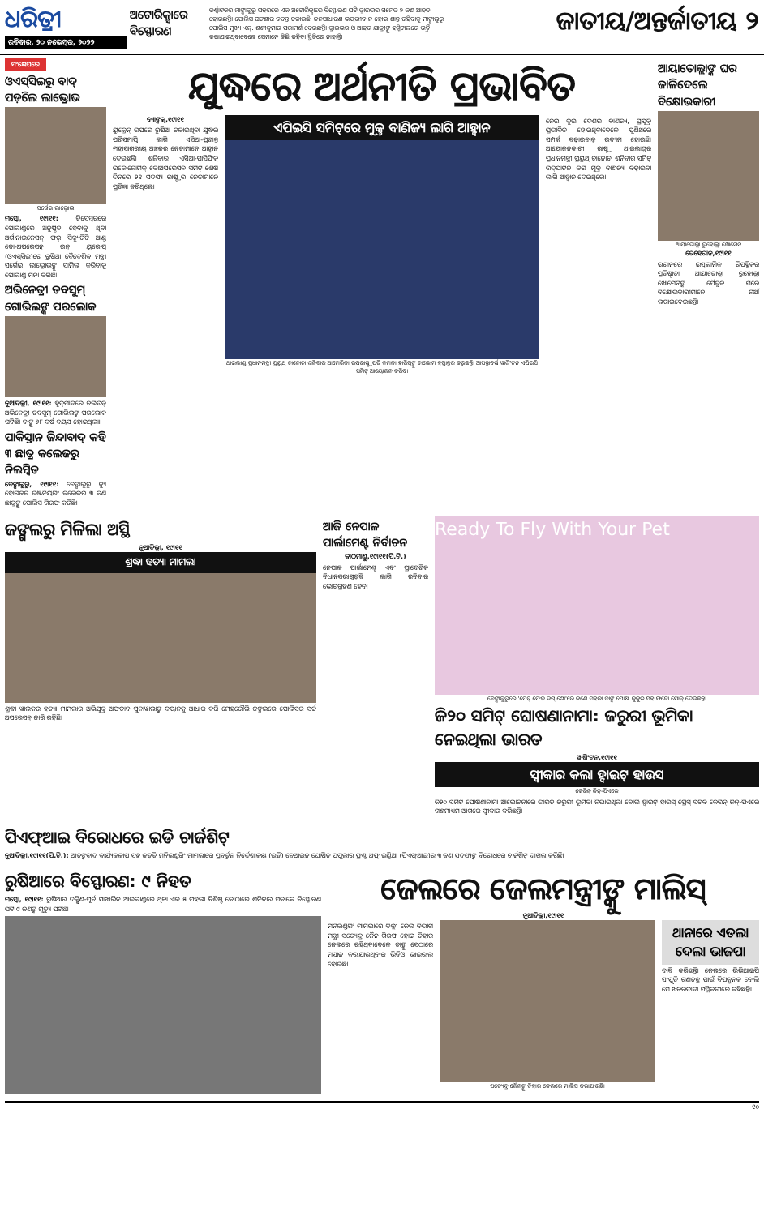ଧରିତ୍ରୀ
ରବିବାର, ୨୦ ନଭେମ୍ବର, ୨୦୨୨
ଅଟୋରିକ୍ସାରେ ବିସ୍ଫୋରଣ
କର୍ଣ୍ଣାଟକର ମାଙ୍ଗାଲୁରୁ ସହରରେ ଏକ ଅଟୋରିକ୍ସାରେ ବିସ୍ଫୋରଣ ଘଟି ଡ୍ରାଇଭର ସମେତ ୨ ଜଣ ଆହତ ହୋଇଛନ୍ତି। ପୋଲିସ ଘଟଣାର ତଦନ୍ତ ଚଳାଇଛି। ଜନସାଧାରଣ ଭୟଭୀତ ନ ହୋଇ ଶାନ୍ତ ରହିବାକୁ ମାଙ୍ଗାଲୁରୁ ପୋଲିସ ମୁଖ୍ୟ ଏନ୍‌. ଶଶୀକୁମାର ପରାମର୍ଶ ଦେଇଛନ୍ତି। ଡ୍ରାଇଭର ଓ ଆହତ ଯାତ୍ରୀଙ୍କୁ ହସ୍ପିଟାଲରେ ଭର୍ତ୍ତି କରାଯାଇଥିବାବେଳେ ସେମାନେ କିଛି କହିବା ସ୍ଥିତିରେ ନାହାନ୍ତି।
ଜାତୀୟ/ଅନ୍ତର୍ଜାତୀୟ ୨
ସଂକ୍ଷେପରେ
ଓଏସ୍‌ସିଇରୁ ବାଦ୍ ପଡ଼ିଲେ ଲାଭ୍ରୋଭ
ସର୍ଗେଇ ଲାଭ୍ରୋଭ
ମସ୍କୋ, ୧୯।୧୧: ଡିସେମ୍ବରରେ ପୋଲାଣ୍ଡରେ ଅନୁଷ୍ଠିତ ହେବାକୁ ଥିବା ଅର୍ଗାନାଇଜେସନ୍ ଫର୍ ସିକ୍ୟୁରିଟି ଆଣ୍ଡ କୋ-ଅପରେସନ୍ ଇନ୍ ୟୁରୋପ୍ (ଓଏସ୍‌ସିଇ)ରେ ରୁଷିଆ ବୈଦେଶିକ ମନ୍ତ୍ରୀ ସର୍ଗେଇ ଲାଭ୍ରୋଭଙ୍କୁ ସାମିଲ କରିବାକୁ ପୋଲାଣ୍ଡ ମନା କରିଛି।
ଅଭିନେତ୍ରୀ ତବସୁମ୍ ଗୋଭିଲଙ୍କ ପରଲୋକ
ନୂଆଦିଲ୍ଲୀ, ୧୯।୧୧: ହୃଦ୍‌ଘାତରେ ବଲିଉଡ୍ ଅଭିନେତ୍ରୀ ତବସୁମ୍ ଗୋଭିଲଙ୍କ ପରଲୋକ ଘଟିଛି। ତାଙ୍କୁ ୭୮ ବର୍ଷ ବୟସ ହୋଇଥିଲା।
ପାକିସ୍ତାନ ଜିନ୍ଦାବାଦ୍ କହି ୩ ଛାତ୍ର କଲେଜରୁ ନିଲମ୍ବିତ
ବେଙ୍ଗାଲୁରୁ, ୧୯।୧୧: ବେଙ୍ଗାଲୁରୁ ନ୍ୟୁ ହୋରିଜନ ଇଞ୍ଜିନିୟରିଂ କଲେଜର ୩ ଜଣ ଛାତ୍ରଙ୍କୁ ପୋଲିସ ଗିରଫ କରିଛି।
ଯୁଦ୍ଧରେ ଅର୍ଥନୀତି ପ୍ରଭାବିତ
ବ୍ୟାଙ୍କକ୍,୧୯।୧୧
ୟୁକ୍ରେନ୍ ଉପରେ ରୁଷିଆ ଚଳାଇଥିବା ଯୁଦ୍ଧର ପରିସମାପ୍ତି ଲାଗି ଏସିଆ-ପ୍ରଶାନ୍ତ ମହାସାଗରୀୟ ଅଞ୍ଚଳର ନେତାମାନେ ଆହ୍ୱାନ ଦେଇଛନ୍ତି। ଶନିବାର ଏସିଆ-ପାସିଫିକ୍ ଇକୋନୋମିକ୍ କୋଅପରେସନ ସମିଟ୍ ଶେଷ ଦିନରେ ୨୧ ସଦସ୍ୟ ରାଷ୍ଟ୍ରର ନେତାମାନେ ପ୍ରତିଜ୍ଞା କରିଥିଲେ।
ଏପିଇସି ସମିଟ୍‌ରେ ମୁକ୍ତ ବାଣିଜ୍ୟ ଲାଗି ଆହ୍ୱାନ
ଥାଇଲାଣ୍ଡ ପ୍ରଧାନମନ୍ତ୍ରୀ ପ୍ରୟୁଥ୍ ଚାନୋଚା ଶନିବାର ଆମେରିକା ଉପରାଷ୍ଟ୍ରପତି କମଳା ହାରିସ୍‌ଙ୍କୁ ଚାଲୋମ ହସ୍ତାନ୍ତର କରୁଛନ୍ତି। ଆସନ୍ତାବର୍ଷ ୱାଶିଂଟନ ଏପିଇସି ସମିଟ୍ ଆୟୋଜନ କରିବ।
ନେଇ ଦୁଇ ଦେଶର ବାଣିଜ୍ୟ, ପ୍ରଯୁକ୍ତି ପ୍ରଭାବିତ ହୋଇଥିବାବେଳେ ପୁଣିଥରେ ସମ୍ପର୍କ ବଢ଼ାଇବାକୁ ଉଦ୍ୟମ ହୋଇଛି। ଆୟୋଜନକାରୀ ରାଷ୍ଟ୍ର ଥାଇଲାଣ୍ଡର ପ୍ରଧାନମନ୍ତ୍ରୀ ପ୍ରୟୁଥ୍ ଚାନୋଚା ଶନିବାର ସମିଟ୍ ଉଦ୍‌ଘାଟନ କରି ମୁକ୍ତ ବାଣିଜ୍ୟ ବଢ଼ାଇବା ଲାଗି ଆହ୍ୱାନ ଦେଇଥିଲେ।
ଆୟାତୋଲ୍ଲାଙ୍କ ଘର ଜାଳିଦେଲେ ବିକ୍ଷୋଭକାରୀ
ଆୟାତୋଲ୍ଲା ରୁହୋଲ୍ଲା ଖୋମେନି
ତେହେରାନ,୧୯।୧୧
ଇରାନରେ ଇସ୍‌ଲାମିକ ରିପବ୍ଲିକ୍‌ର ପ୍ରତିଷ୍ଠାତା ଆୟାତୋଲ୍ଲା ରୁହୋଲ୍ଲା ଖୋମେନିଙ୍କ ପୈତୃକ ଘରେ ବିକ୍ଷୋଭକାରୀମାନେ ନିଆଁ ଲଗାଇଦେଇଛନ୍ତି।
ଜଙ୍ଗଲରୁ ମିଳିଲା ଅସ୍ଥି
ନୂଆଦିଲ୍ଲୀ, ୧୯।୧୧
ଶ୍ରଦ୍ଧା ହତ୍ୟା ମାମଲା
ଶ୍ରଦ୍ଧା ୱାଲକର ହତ୍ୟା ମାମଲାର ଅଭିଯୁକ୍ତ ଅଫତାବ ପୁନାୱାଲାଙ୍କ ବୟାନକୁ ଆଧାର କରି ମେହରୌଲି ଜଙ୍ଗଲରେ ପୋଲିସର ସର୍ଚ୍ଚ ଅପରେସନ୍ ଜାରି ରହିଛି।
ଆଜି ନେପାଳ ପାର୍ଲାମେଣ୍ଟ ନିର୍ବାଚନ
କାଠମାଣ୍ଡୁ,୧୯।୧୧(ପି.ଟି.)
ନେପାଳ ପାର୍ଲାମେଣ୍ଟ ଏବଂ ପ୍ରାଦେଶିକ ବିଧାନସଭାଗୁଡ଼ିକ ଲାଗି ରବିବାର ଭୋଟଗ୍ରହଣ ହେବ।
Ready To Fly With Your Pet
ବେଙ୍ଗାଲୁରୁରେ 'ପେଟ୍ ଫେଡ୍ ଡଗ୍ ଶୋ'ରେ ଜଣେ ମହିଳା ତାଙ୍କ ପୋଷା କୁକୁର ସହ ଫଟୋ ପୋଜ୍ ଦେଉଛନ୍ତି।
ଜି୨୦ ସମିଟ୍ ଘୋଷଣାନାମା: ଜରୁରୀ ଭୂମିକା ନେଇଥିଲା ଭାରତ
ୱାଶିଂଟନ,୧୯।୧୧
ସ୍ୱୀକାର କଲା ହ୍ୱାଇଟ୍ ହାଉସ
କେରିନ୍ ଜିନ୍-ପିଏରେ
ଜି୨୦ ସମିଟ୍ ଘୋଷଣାନାମା ଆଲୋଚନାରେ ଭାରତ ଜରୁରୀ ଭୂମିକା ନିଭାଇଥିଲା ବୋଲି ହ୍ୱାଇଟ୍ ହାଉସ୍ ପ୍ରେସ୍ ସଚିବ କେରିନ୍ ଜିନ୍-ପିଏରେ ଗଣମାଧ୍ୟମ ଆଗରେ ସ୍ୱୀକାର କରିଛନ୍ତି।
ପିଏଫ୍‌ଆଇ ବିରୋଧରେ ଇଡି ଚାର୍ଜଶିଟ୍
ନୂଆଦିଲ୍ଲୀ,୧୯।୧୧(ପି.ଟି.): ଆତଙ୍କବାଦ କାର୍ଯ୍ୟକଳାପ ସହ ଜଡ଼ିତ ମନିଲଣ୍ଡରିଂ ମାମଲାରେ ପ୍ରବର୍ତ୍ତନ ନିର୍ଦ୍ଦେଶାଳୟ (ଇଡି) ବେଆଇନ ଘୋଷିତ ପପୁଲାର ଫ୍ରଣ୍ଟ ଅଫ୍ ଇଣ୍ଡିଆ (ପିଏଫ୍‌ଆଇ)ର ୩ ଜଣ ସଦସ୍ୟଙ୍କ ବିରୋଧରେ ଚାର୍ଜଶିଟ୍ ଦାଖଲ କରିଛି।
ରୁଷିଆରେ ବିସ୍ଫୋରଣ: ୯ ନିହତ
ମସ୍କୋ, ୧୯।୧୧: ରୁଷିଆର ଦକ୍ଷିଣ-ପୂର୍ବ ସାଖାଲିନ ଆଇଲାଣ୍ଡରେ ଥିବା ଏକ ୫ ମହଲା ବିଶିଷ୍ଟ କୋଠାରେ ଶନିବାର ସକାଳେ ବିସ୍ଫୋରଣ ଘଟି ୯ ଜଣଙ୍କ ମୃତ୍ୟୁ ଘଟିଛି।
ଜେଲରେ ଜେଲମନ୍ତ୍ରୀଙ୍କୁ ମାଲିସ୍
ନୂଆଦିଲ୍ଲୀ,୧୯।୧୧
ମନିଲଣ୍ଡରିଂ ମାମଲାରେ ଦିଲ୍ଲୀ ଜେଲ ବିଭାଗ ମନ୍ତ୍ରୀ ସତ୍ୟେନ୍ଦ୍ର ଜୈନ ଗିରଫ ହୋଇ ତିହାର ଜେଲରେ ରହିଥିବାବେଳେ ତାଙ୍କୁ ସେଠାରେ ମସାଜ କରାଯାଉଥିବାର ଭିଡିଓ ଭାଇରାଲ ହୋଇଛି।
ସତ୍ୟେନ୍ଦ୍ର ଜୈନଙ୍କୁ ତିହାର ଜେଲରେ ମାଲିସ କରାଯାଉଛି।
ଥାନାରେ ଏତଲା ଦେଲା ଭାଜପା
ଦାବି କରିଛନ୍ତି। ଜେଲରେ ଭିଭିଆଇପି ସଂସ୍କୃତି ଗଣତନ୍ତ୍ର ପାଇଁ ବିପଜ୍ଜନକ ବୋଲି ସେ ଖବରଦାତା ସମ୍ମିଳନୀରେ କହିଛନ୍ତି।
୧୦